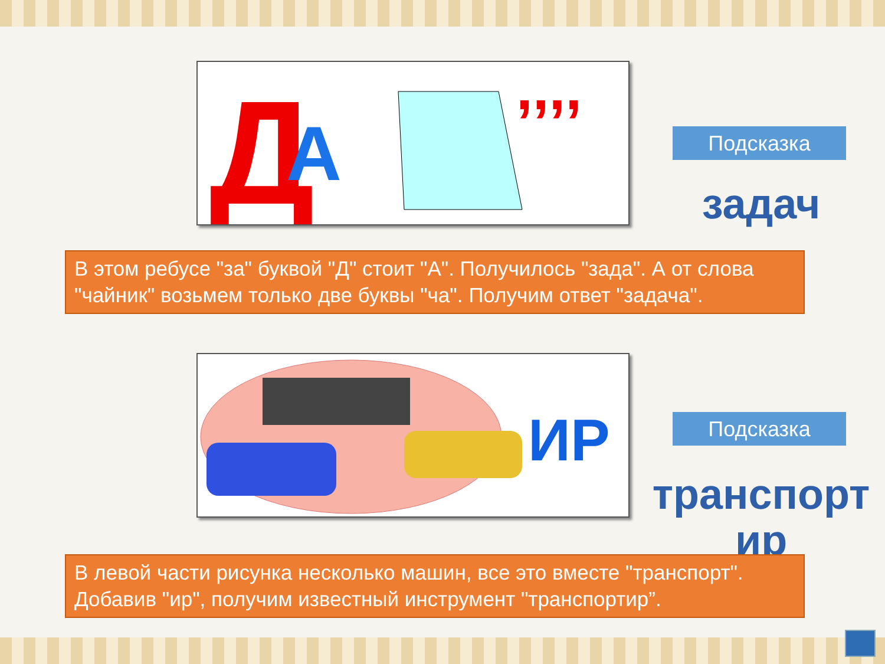Д
А
,,,,
Подсказка
задач
В этом ребусе "за" буквой "Д" стоит "А". Получилось "зада". А от слова "чайник" возьмем только две буквы "ча". Получим ответ "задача".
ИР
Подсказка
транспорт ир
В левой части рисунка несколько машин, все это вместе "транспорт". Добавив "ир", получим известный инструмент "транспортир”.